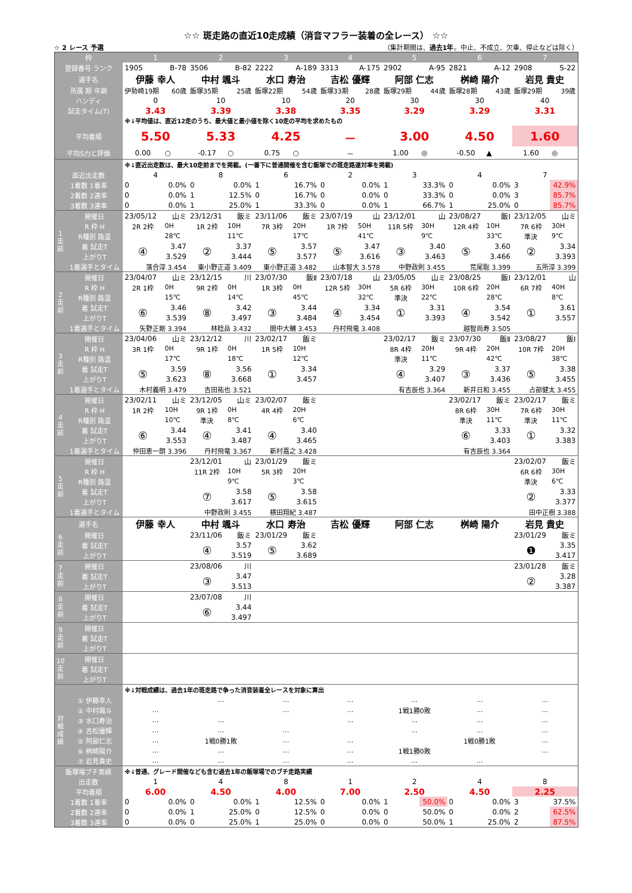☆☆ 斑走路の直近10走成績（消音マフラー装着の全レース） ☆☆
☆ 2 レース 予選 （集計期間は、過去1年。中止、不成立、欠車、停止などは除く）
| 枠 | | 1 | | 2 | | 3 | | 4 | | 5 | | 6 | | 7 | |
| --- | --- | --- | --- | --- | --- | --- | --- | --- | --- | --- | --- | --- | --- | --- | --- |
| 登録番号 ランク | | 1905 | B-78 | 3506 | B-82 | 2222 | A-189 | 3313 | A-175 | 2902 | A-95 | 2821 | A-12 | 2908 | S-22 |
| 選手名 | | 伊藤 幸人 | | 中村 颯斗 | | 水口 寿治 | | 吉松 優輝 | | 阿部 仁志 | | 桝崎 陽介 | | 岩見 貴史 | |
| 所属 期 年齢 | | 伊勢崎19期 | 60歳 | 飯塚35期 | 25歳 | 飯塚22期 | 54歳 | 飯塚33期 | 28歳 | 飯塚29期 | 44歳 | 飯塚28期 | 43歳 | 飯塚29期 | 39歳 |
| ハンディ | | 0 | | 10 | | 10 | | 20 | | 30 | | 30 | | 40 | |
| 試走タイム(T) | | 3.43 | | 3.39 | | 3.38 | | 3.35 | | 3.29 | | 3.29 | | 3.31 | |
| | | ※↓平均値は、直近12走のうち、最大値と最小値を除く10走の平均を求めたもの | | | | | | | | | | | | | |
| 平均着順 | | 5.50 | | 5.33 | | 4.25 | | － | | 3.00 | | 4.50 | | 1.60 | |
| 平均S力と評価 | | 0.00 | ○ | -0.17 | ○ | 0.75 | ○ | － | | 1.00 | ◎ | -0.50 | ▲ | 1.60 | ◎ |
| | | ※↓直近出走数は、最大10走前までを掲載。(一番下に普通開催を含む飯塚での斑走路連対率を掲載) | | | | | | | | | | | | | |
| 直近出走数 | | 4 | | 8 | | 6 | | 2 | | 3 | | 4 | | 7 | |
| 1着数 1着率 | | 0 | 0.0% | 0 | 0.0% | 1 | 16.7% | 0 | 0.0% | 1 | 33.3% | 0 | 0.0% | 3 | 42.9% |
| 2着数 2連率 | | 0 | 0.0% | 1 | 12.5% | 0 | 16.7% | 0 | 0.0% | 0 | 33.3% | 0 | 0.0% | 3 | 85.7% |
| 3着数 3連率 | | 0 | 0.0% | 1 | 25.0% | 1 | 33.3% | 0 | 0.0% | 1 | 66.7% | 1 | 25.0% | 0 | 85.7% |
| 1走前 | 開催日 | 23/05/12 | 山ミ | 23/12/31 | 飯ミ | 23/11/06 | 飯ミ | 23/07/19 | 山 | 23/12/01 | 山 | 23/08/27 | 飯Ⅰ | 23/12/05 | 山ミ |
| | R 枠 H | 2R 2枠 | 0H | 1R 2枠 | 10H | 7R 3枠 | 20H | 1R 7枠 | 50H | 11R 5枠 | 30H | 12R 4枠 | 10H | 7R 6枠 | 30H |
| | R種別 路温 | | 28℃ | | 11℃ | | 17℃ | | 41℃ | | 9℃ | | 33℃ | 準決 | 9℃ |
| | 着 試走T | ④ | 3.47 | ② | 3.37 | ⑤ | 3.57 | ⑤ | 3.47 | ③ | 3.40 | ⑤ | 3.60 | ② | 3.34 |
| | 上がりT | | 3.529 | | 3.444 | | 3.577 | | 3.616 | | 3.463 | | 3.466 | | 3.393 |
| | 1着選手とタイム | 落合淳 3.454 | | 東小野正道 3.409 | | 東小野正道 3.482 | | 山本智大 3.578 | | 中野政則 3.455 | | 荒尾聡 3.399 | | 五所淳 3.399 | |
| 2走前 | 開催日 | 23/04/07 | 山ミ | 23/12/15 | 川 | 23/07/30 | 飯Ⅱ | 23/07/18 | 山 | 23/05/05 | 山ミ | 23/08/25 | 飯Ⅰ | 23/12/01 | 山 |
| | R 枠 H | 2R 1枠 | 0H | 9R 2枠 | 0H | 1R 3枠 | 0H | 12R 5枠 | 30H | 5R 6枠 | 30H | 10R 6枠 | 20H | 6R 7枠 | 40H |
| | R種別 路温 | | 15℃ | | 14℃ | | 45℃ | | 32℃ | 準決 | 22℃ | | 28℃ | | 8℃ |
| | 着 試走T | ⑥ | 3.46 | ⑧ | 3.42 | ③ | 3.44 | ④ | 3.34 | ① | 3.31 | ④ | 3.54 | ① | 3.61 |
| | 上がりT | | 3.539 | | 3.497 | | 3.484 | | 3.454 | | 3.393 | | 3.542 | | 3.557 |
| | 1着選手とタイム | 矢野正剛 3.394 | | 林稔岳 3.432 | | 間中大輔 3.453 | | 丹村飛竜 3.408 | | | | 越智尚寿 3.505 | | | |
| 3走前 | 開催日 | 23/04/06 | 山ミ | 23/12/12 | 川 | 23/02/17 | 飯ミ | | | 23/02/17 | 飯ミ | 23/07/30 | 飯Ⅱ | 23/08/27 | 飯Ⅰ |
| | R 枠 H | 3R 1枠 | 0H | 9R 1枠 | 0H | 1R 5枠 | 10H | | | 8R 4枠 | 20H | 9R 4枠 | 20H | 10R 7枠 | 20H |
| | R種別 路温 | | 17℃ | | 18℃ | | 12℃ | | | 準決 | 11℃ | | 42℃ | | 38℃ |
| | 着 試走T | ⑤ | 3.59 | ⑧ | 3.56 | ① | 3.34 | | | ④ | 3.29 | ③ | 3.37 | ⑤ | 3.38 |
| | 上がりT | | 3.623 | | 3.668 | | 3.457 | | | | 3.407 | | 3.436 | | 3.455 |
| | 1着選手とタイム | 木村義明 3.479 | | 吉田祐也 3.521 | | | | | | 有吉辰也 3.364 | | 新井日和 3.455 | | 占部健太 3.455 | |
| 4走前 | 開催日 | 23/02/11 | 山ミ | 23/12/05 | 山ミ | 23/02/07 | 飯ミ | | | | | 23/02/17 | 飯ミ | 23/02/17 | 飯ミ |
| | R 枠 H | 1R 2枠 | 10H | 9R 1枠 | 0H | 4R 4枠 | 20H | | | | | 8R 6枠 | 30H | 7R 6枠 | 30H |
| | R種別 路温 | | 10℃ | 準決 | 8℃ | | 6℃ | | | | | 準決 | 11℃ | 準決 | 11℃ |
| | 着 試走T | ⑥ | 3.44 | ④ | 3.41 | ④ | 3.40 | | | | | ⑥ | 3.33 | ① | 3.32 |
| | 上がりT | | 3.553 | | 3.487 | | 3.465 | | | | | | 3.403 | | 3.383 |
| | 1着選手とタイム | 仲田恵一朗 3.396 | | 丹村飛竜 3.367 | | 新村嘉之 3.428 | | | | | | 有吉辰也 3.364 | | | |
| 5走前 | 開催日 | | | 23/12/01 | 山 | 23/01/29 | 飯ミ | | | | | | | 23/02/07 | 飯ミ |
| | R 枠 H | | | 11R 2枠 | 10H | 5R 3枠 | 20H | | | | | | | 6R 6枠 | 30H |
| | R種別 路温 | | | | 9℃ | | 3℃ | | | | | | | 準決 | 6℃ |
| | 着 試走T | | | ⑦ | 3.58 | ⑤ | 3.58 | | | | | | | ② | 3.33 |
| | 上がりT | | | | 3.617 | | 3.615 | | | | | | | | 3.377 |
| | 1着選手とタイム | | | 中野政則 3.455 | | 横田翔紀 3.487 | | | | | | | | 田中正樹 3.388 | |
| 選手名 | | 伊藤 幸人 | | 中村 颯斗 | | 水口 寿治 | | 吉松 優輝 | | 阿部 仁志 | | 桝崎 陽介 | | 岩見 貴史 | |
| 6走前 | 開催日 | | | 23/11/06 | 飯ミ | 23/01/29 | 飯ミ | | | | | | | 23/01/29 | 飯ミ |
| | 着 試走T | | | ④ | 3.57 | ⑤ | 3.62 | | | | | | | ❶ | 3.35 |
| | 上がりT | | | | 3.519 | | 3.689 | | | | | | | | 3.417 |
| 7走前 | 開催日 | | | 23/08/06 | 川 | | | | | | | | | 23/01/28 | 飯ミ |
| | 着 試走T | | | ③ | 3.47 | | | | | | | | | ② | 3.28 |
| | 上がりT | | | | 3.513 | | | | | | | | | | 3.387 |
| 8走前 | 開催日 | | | 23/07/08 | 川 | | | | | | | | | | |
| | 着 試走T | | | ⑥ | 3.44 | | | | | | | | | | |
| | 上がりT | | | | 3.497 | | | | | | | | | | |
| 9走前 | 開催日 | | | | | | | | | | | | | | |
| | 着 試走T | | | | | | | | | | | | | | |
| | 上がりT | | | | | | | | | | | | | | |
| 10走前 | 開催日 | | | | | | | | | | | | | | |
| | 着 試走T | | | | | | | | | | | | | | |
| | 上がりT | | | | | | | | | | | | | | |
| | | ※↓対戦成績は、過去1年の斑走路で争った消音装着全レースを対象に算出 | | | | | | | | | | | | | |
| 対戦成績 | ① 伊藤幸人 | | | … | | … | | … | | … | | … | | … | |
| | ② 中村颯斗 | … | | | | … | | … | | 1戦1勝0敗 | | … | | … | |
| | ③ 水口寿治 | … | | … | | | | … | | … | | … | | … | |
| | ④ 吉松優輝 | … | | … | | … | | | | … | | … | | … | |
| | ⑤ 阿部仁志 | … | | 1戦0勝1敗 | | … | | … | | | | 1戦0勝1敗 | | … | |
| | ⑥ 桝崎陽介 | … | | … | | … | | … | | 1戦1勝0敗 | | | | … | |
| | ⑦ 岩見貴史 | … | | … | | … | | … | | … | | … | | | |
| 飯塚場ブチ実績 | | ※↓普通、グレード開催なども含む過去1年の飯塚場でのブチ走路実績 | | | | | | | | | | | | | |
| 出走数 | | 1 | | 4 | | 8 | | 1 | | 2 | | 4 | | 8 | |
| 平均着順 | | 6.00 | | 4.50 | | 4.00 | | 7.00 | | 2.50 | | 4.50 | | 2.25 | |
| 1着数 1着率 | | 0 | 0.0% | 0 | 0.0% | 1 | 12.5% | 0 | 0.0% | 1 | 50.0% | 0 | 0.0% | 3 | 37.5% |
| 2着数 2連率 | | 0 | 0.0% | 1 | 25.0% | 0 | 12.5% | 0 | 0.0% | 0 | 50.0% | 0 | 0.0% | 2 | 62.5% |
| 3着数 3連率 | | 0 | 0.0% | 0 | 25.0% | 1 | 25.0% | 0 | 0.0% | 0 | 50.0% | 1 | 25.0% | 2 | 87.5% |